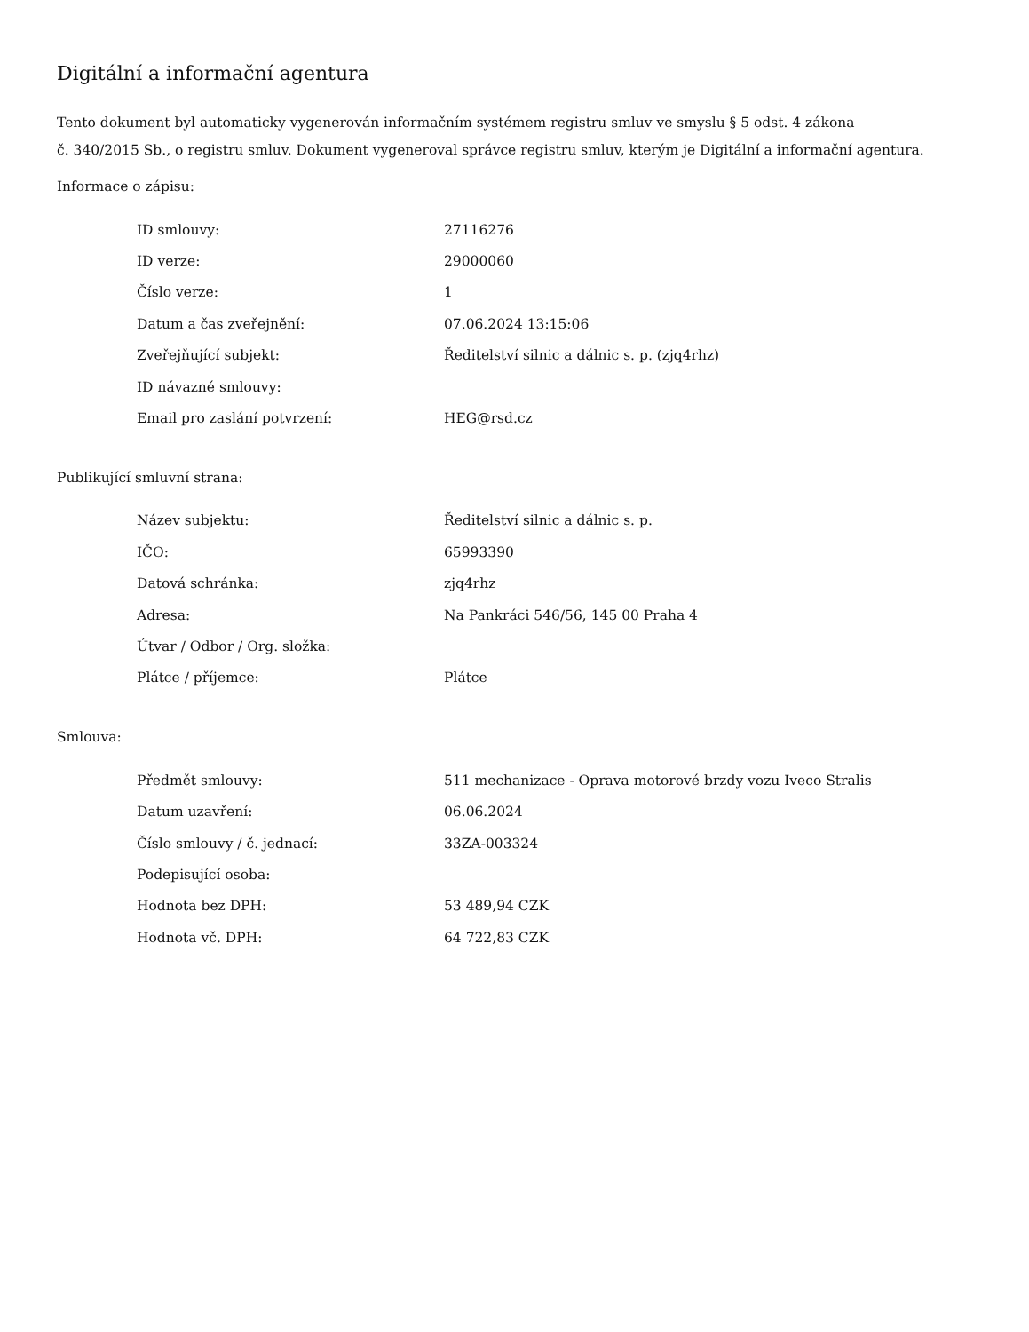Digitální a informační agentura
Tento dokument byl automaticky vygenerován informačním systémem registru smluv ve smyslu § 5 odst. 4 zákona
č. 340/2015 Sb., o registru smluv. Dokument vygeneroval správce registru smluv, kterým je Digitální a informační agentura.
Informace o zápisu:
| ID smlouvy: | 27116276 |
| ID verze: | 29000060 |
| Číslo verze: | 1 |
| Datum a čas zveřejnění: | 07.06.2024 13:15:06 |
| Zveřejňující subjekt: | Ředitelství silnic a dálnic s. p. (zjq4rhz) |
| ID návazné smlouvy: | |
| Email pro zaslání potvrzení: | HEG@rsd.cz |
Publikující smluvní strana:
| Název subjektu: | Ředitelství silnic a dálnic s. p. |
| IČO: | 65993390 |
| Datová schránka: | zjq4rhz |
| Adresa: | Na Pankráci 546/56, 145 00 Praha 4 |
| Útvar / Odbor / Org. složka: | |
| Plátce / příjemce: | Plátce |
Smlouva:
| Předmět smlouvy: | 511 mechanizace - Oprava motorové brzdy vozu Iveco Stralis |
| Datum uzavření: | 06.06.2024 |
| Číslo smlouvy / č. jednací: | 33ZA-003324 |
| Podepisující osoba: | |
| Hodnota bez DPH: | 53 489,94 CZK |
| Hodnota vč. DPH: | 64 722,83 CZK |